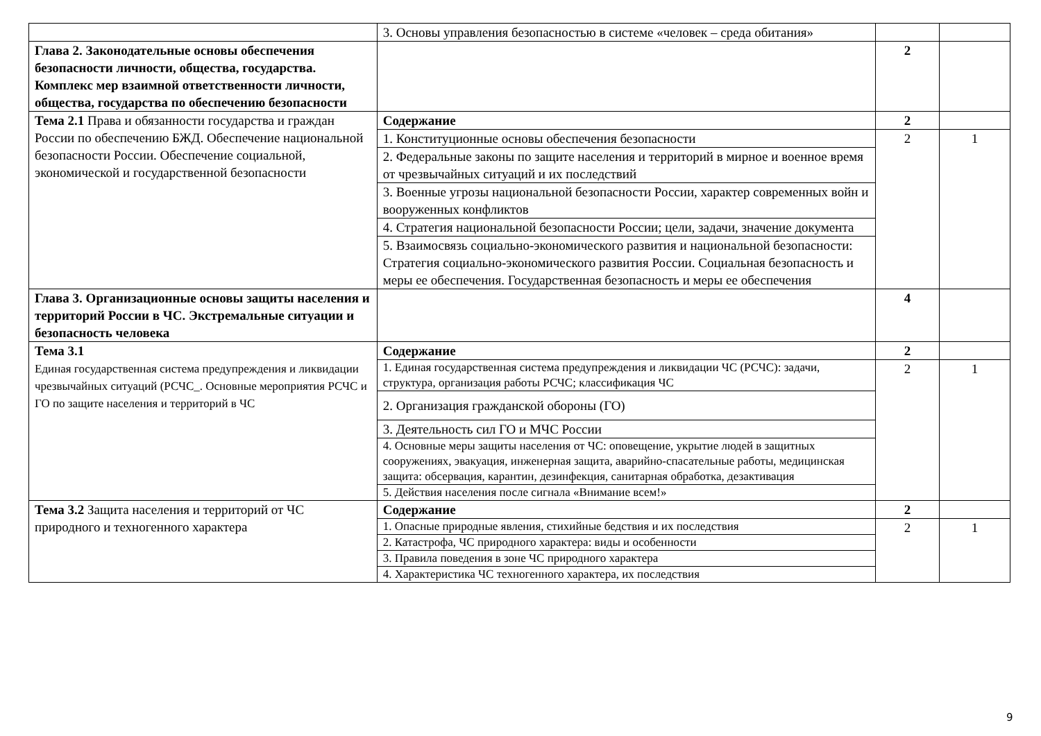| | 3. Основы управления безопасностью в системе «человек – среда обитания» | | |
| Глава 2. Законодательные основы обеспечения безопасности личности, общества, государства. Комплекс мер взаимной ответственности личности, общества, государства по обеспечению безопасности | | 2 | |
| Тема 2.1 Права и обязанности государства и граждан России по обеспечению БЖД. Обеспечение национальной безопасности России. Обеспечение социальной, экономической и государственной безопасности | Содержание | 2 | |
| | 1. Конституционные основы обеспечения безопасности | 2 | 1 |
| | 2. Федеральные законы по защите населения и территорий в мирное и военное время от чрезвычайных ситуаций и их последствий | | |
| | 3. Военные угрозы национальной безопасности России, характер современных войн и вооруженных конфликтов | | |
| | 4. Стратегия национальной безопасности России; цели, задачи, значение документа | | |
| | 5. Взаимосвязь социально-экономического развития и национальной безопасности: Стратегия социально-экономического развития России. Социальная безопасность и меры ее обеспечения. Государственная безопасность и меры ее обеспечения | | |
| Глава 3. Организационные основы защиты населения и территорий России в ЧС. Экстремальные ситуации и безопасность человека | | 4 | |
| Тема 3.1 Единая государственная система предупреждения и ликвидации чрезвычайных ситуаций (РСЧС_. Основные мероприятия РСЧС и ГО по защите населения и территорий в ЧС | Содержание | 2 | |
| | 1. Единая государственная система предупреждения и ликвидации ЧС (РСЧС): задачи, структура, организация работы РСЧС; классификация ЧС | 2 | 1 |
| | 2. Организация гражданской обороны (ГО) | | |
| | 3. Деятельность сил ГО и МЧС России | | |
| | 4. Основные меры защиты населения от ЧС: оповещение, укрытие людей в защитных сооружениях, эвакуация, инженерная защита, аварийно-спасательные работы, медицинская защита: обсервация, карантин, дезинфекция, санитарная обработка, дезактивация | | |
| | 5. Действия населения после сигнала «Внимание всем!» | | |
| Тема 3.2 Защита населения и территорий от ЧС природного и техногенного характера | Содержание | 2 | |
| | 1. Опасные природные явления, стихийные бедствия и их последствия | 2 | 1 |
| | 2. Катастрофа, ЧС природного характера: виды и особенности | | |
| | 3. Правила поведения в зоне ЧС природного характера | | |
| | 4. Характеристика ЧС техногенного характера, их последствия | | |
9